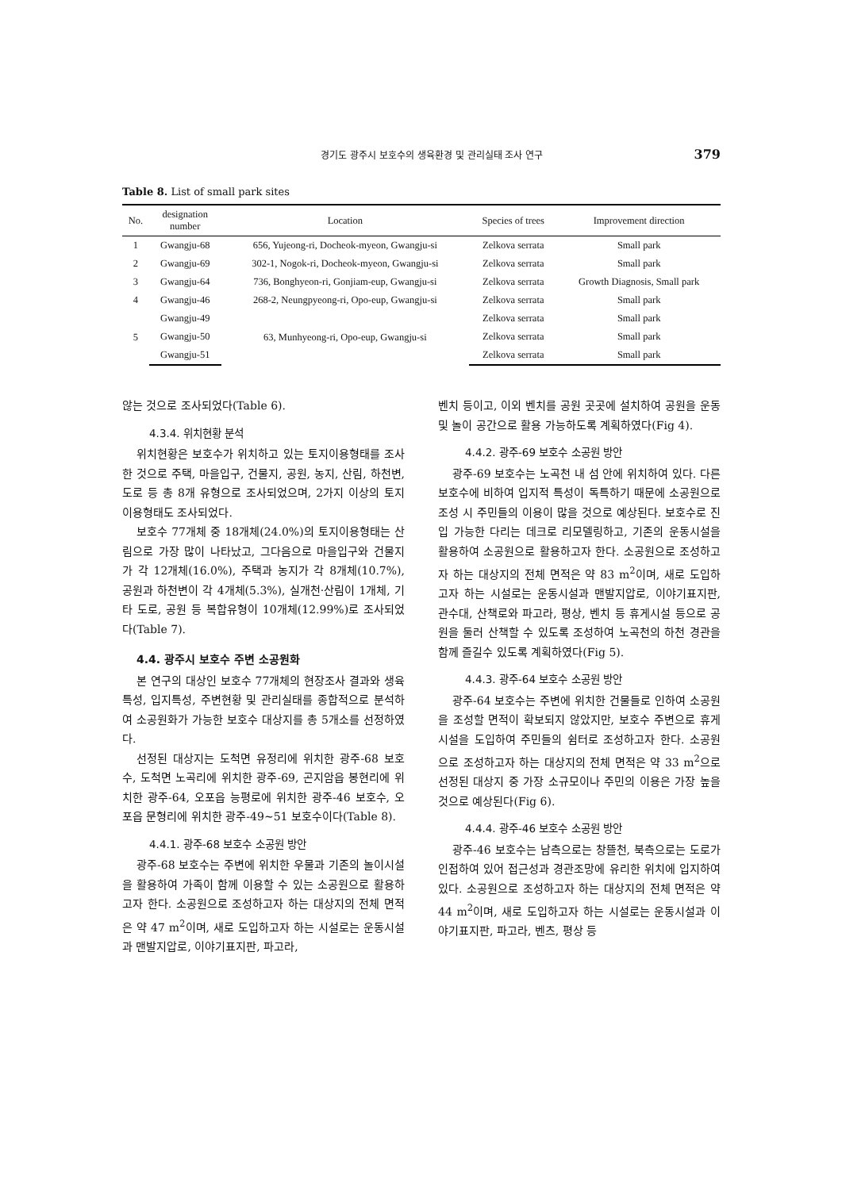경기도 광주시 보호수의 생육환경 및 관리실태 조사 연구 379
Table 8. List of small park sites
| No. | designation number | Location | Species of trees | Improvement direction |
| --- | --- | --- | --- | --- |
| 1 | Gwangju-68 | 656, Yujeong-ri, Docheok-myeon, Gwangju-si | Zelkova serrata | Small park |
| 2 | Gwangju-69 | 302-1, Nogok-ri, Docheok-myeon, Gwangju-si | Zelkova serrata | Small park |
| 3 | Gwangju-64 | 736, Bonghyeon-ri, Gonjiam-eup, Gwangju-si | Zelkova serrata | Growth Diagnosis, Small park |
| 4 | Gwangju-46 | 268-2, Neungpyeong-ri, Opo-eup, Gwangju-si | Zelkova serrata | Small park |
| 5 | Gwangju-49 | 63, Munhyeong-ri, Opo-eup, Gwangju-si | Zelkova serrata | Small park |
| | Gwangju-50 | | Zelkova serrata | Small park |
| | Gwangju-51 | | Zelkova serrata | Small park |
않는 것으로 조사되었다(Table 6).
4.3.4. 위치현황 분석
위치현황은 보호수가 위치하고 있는 토지이용형태를 조사한 것으로 주택, 마을입구, 건물지, 공원, 농지, 산림, 하천변, 도로 등 총 8개 유형으로 조사되었으며, 2가지 이상의 토지이용형태도 조사되었다.
보호수 77개체 중 18개체(24.0%)의 토지이용형태는 산림으로 가장 많이 나타났고, 그다음으로 마을입구와 건물지가 각 12개체(16.0%), 주택과 농지가 각 8개체(10.7%), 공원과 하천변이 각 4개체(5.3%), 실개천·산림이 1개체, 기타 도로, 공원 등 복합유형이 10개체(12.99%)로 조사되었다(Table 7).
4.4. 광주시 보호수 주변 소공원화
본 연구의 대상인 보호수 77개체의 현장조사 결과와 생육특성, 입지특성, 주변현황 및 관리실태를 종합적으로 분석하여 소공원화가 가능한 보호수 대상지를 총 5개소를 선정하였다.
선정된 대상지는 도척면 유정리에 위치한 광주-68 보호수, 도척면 노곡리에 위치한 광주-69, 곤지암읍 봉현리에 위치한 광주-64, 오포읍 능평로에 위치한 광주-46 보호수, 오포읍 문형리에 위치한 광주-49∼51 보호수이다(Table 8).
4.4.1. 광주-68 보호수 소공원 방안
광주-68 보호수는 주변에 위치한 우물과 기존의 놀이시설을 활용하여 가족이 함께 이용할 수 있는 소공원으로 활용하고자 한다. 소공원으로 조성하고자 하는 대상지의 전체 면적은 약 47 m<sup>2</sup>이며, 새로 도입하고자 하는 시설로는 운동시설과 맨발지압로, 이야기표지판, 파고라,
벤치 등이고, 이외 벤치를 공원 곳곳에 설치하여 공원을 운동 및 놀이 공간으로 활용 가능하도록 계획하였다(Fig 4).
4.4.2. 광주-69 보호수 소공원 방안
광주-69 보호수는 노곡천 내 섬 안에 위치하여 있다. 다른 보호수에 비하여 입지적 특성이 독특하기 때문에 소공원으로 조성 시 주민들의 이용이 많을 것으로 예상된다. 보호수로 진입 가능한 다리는 데크로 리모델링하고, 기존의 운동시설을 활용하여 소공원으로 활용하고자 한다. 소공원으로 조성하고자 하는 대상지의 전체 면적은 약 83 m<sup>2</sup>이며, 새로 도입하고자 하는 시설로는 운동시설과 맨발지압로, 이야기표지판, 관수대, 산책로와 파고라, 평상, 벤치 등 휴게시설 등으로 공원을 둘러 산책할 수 있도록 조성하여 노곡천의 하천 경관을 함께 즐길수 있도록 계획하였다(Fig 5).
4.4.3. 광주-64 보호수 소공원 방안
광주-64 보호수는 주변에 위치한 건물들로 인하여 소공원을 조성할 면적이 확보되지 않았지만, 보호수 주변으로 휴게시설을 도입하여 주민들의 쉼터로 조성하고자 한다. 소공원으로 조성하고자 하는 대상지의 전체 면적은 약 33 m<sup>2</sup>으로 선정된 대상지 중 가장 소규모이나 주민의 이용은 가장 높을 것으로 예상된다(Fig 6).
4.4.4. 광주-46 보호수 소공원 방안
광주-46 보호수는 남측으로는 창뜰천, 북측으로는 도로가 인접하여 있어 접근성과 경관조망에 유리한 위치에 입지하여 있다. 소공원으로 조성하고자 하는 대상지의 전체 면적은 약 44 m<sup>2</sup>이며, 새로 도입하고자 하는 시설로는 운동시설과 이야기표지판, 파고라, 벤츠, 평상 등